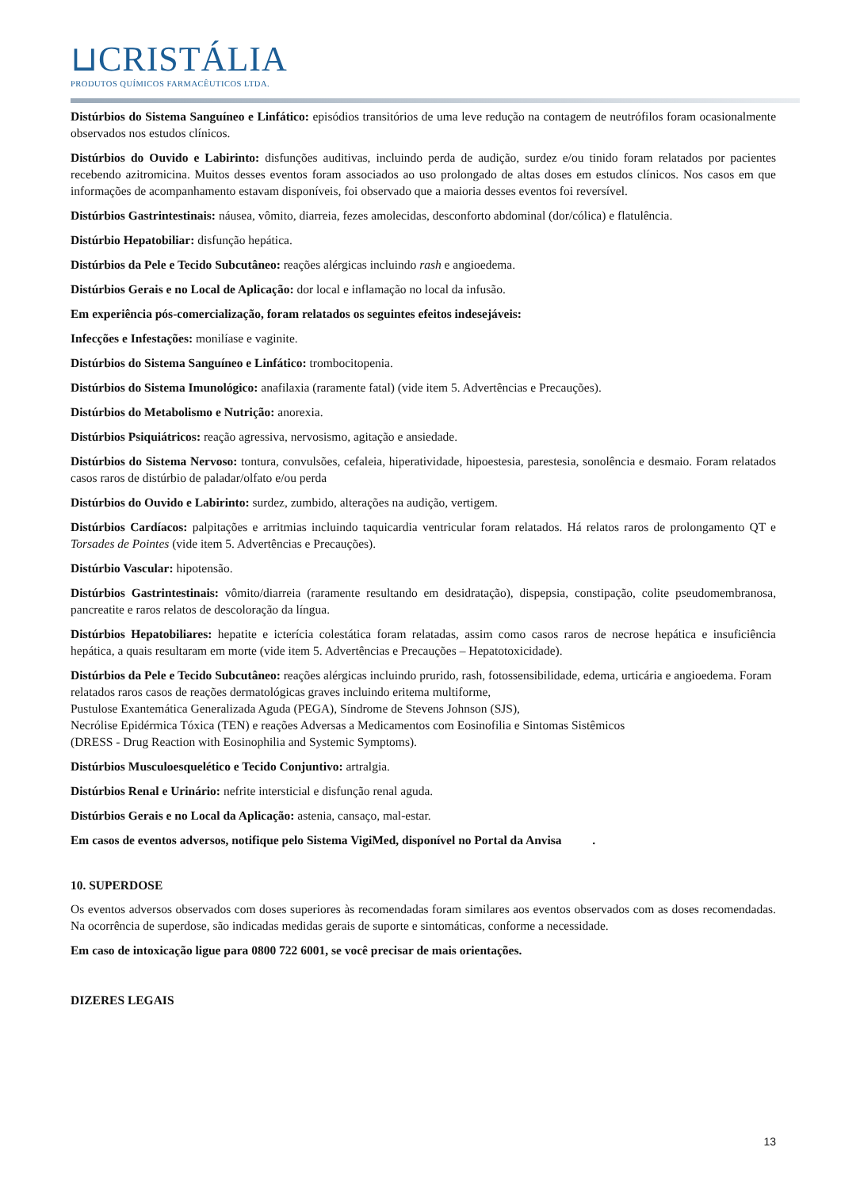⊔CRISTÁLIA
PRODUTOS QUÍMICOS FARMACÊUTICOS LTDA.
Distúrbios do Sistema Sanguíneo e Linfático: episódios transitórios de uma leve redução na contagem de neutrófilos foram ocasionalmente observados nos estudos clínicos.
Distúrbios do Ouvido e Labirinto: disfunções auditivas, incluindo perda de audição, surdez e/ou tinido foram relatados por pacientes recebendo azitromicina. Muitos desses eventos foram associados ao uso prolongado de altas doses em estudos clínicos. Nos casos em que informações de acompanhamento estavam disponíveis, foi observado que a maioria desses eventos foi reversível.
Distúrbios Gastrintestinais: náusea, vômito, diarreia, fezes amolecidas, desconforto abdominal (dor/cólica) e flatulência.
Distúrbio Hepatobiliar: disfunção hepática.
Distúrbios da Pele e Tecido Subcutâneo: reações alérgicas incluindo rash e angioedema.
Distúrbios Gerais e no Local de Aplicação: dor local e inflamação no local da infusão.
Em experiência pós-comercialização, foram relatados os seguintes efeitos indesejáveis:
Infecções e Infestações: monilíase e vaginite.
Distúrbios do Sistema Sanguíneo e Linfático: trombocitopenia.
Distúrbios do Sistema Imunológico: anafilaxia (raramente fatal) (vide item 5. Advertências e Precauções).
Distúrbios do Metabolismo e Nutrição: anorexia.
Distúrbios Psiquiátricos: reação agressiva, nervosismo, agitação e ansiedade.
Distúrbios do Sistema Nervoso: tontura, convulsões, cefaleia, hiperatividade, hipoestesia, parestesia, sonolência e desmaio. Foram relatados casos raros de distúrbio de paladar/olfato e/ou perda
Distúrbios do Ouvido e Labirinto: surdez, zumbido, alterações na audição, vertigem.
Distúrbios Cardíacos: palpitações e arritmias incluindo taquicardia ventricular foram relatados. Há relatos raros de prolongamento QT e Torsades de Pointes (vide item 5. Advertências e Precauções).
Distúrbio Vascular: hipotensão.
Distúrbios Gastrintestinais: vômito/diarreia (raramente resultando em desidratação), dispepsia, constipação, colite pseudomembranosa, pancreatite e raros relatos de descoloração da língua.
Distúrbios Hepatobiliares: hepatite e icterícia colestática foram relatadas, assim como casos raros de necrose hepática e insuficiência hepática, a quais resultaram em morte (vide item 5. Advertências e Precauções – Hepatotoxicidade).
Distúrbios da Pele e Tecido Subcutâneo: reações alérgicas incluindo prurido, rash, fotossensibilidade, edema, urticária e angioedema. Foram relatados raros casos de reações dermatológicas graves incluindo eritema multiforme,
Pustulose Exantemática Generalizada Aguda (PEGA), Síndrome de Stevens Johnson (SJS),
Necrólise Epidérmica Tóxica (TEN) e reações Adversas a Medicamentos com Eosinofilia e Sintomas Sistêmicos
(DRESS - Drug Reaction with Eosinophilia and Systemic Symptoms).
Distúrbios Musculoesquelético e Tecido Conjuntivo: artralgia.
Distúrbios Renal e Urinário: nefrite intersticial e disfunção renal aguda.
Distúrbios Gerais e no Local da Aplicação: astenia, cansaço, mal-estar.
Em casos de eventos adversos, notifique pelo Sistema VigiMed, disponível no Portal da Anvisa .
10. SUPERDOSE
Os eventos adversos observados com doses superiores às recomendadas foram similares aos eventos observados com as doses recomendadas. Na ocorrência de superdose, são indicadas medidas gerais de suporte e sintomáticas, conforme a necessidade.
Em caso de intoxicação ligue para 0800 722 6001, se você precisar de mais orientações.
DIZERES LEGAIS
13